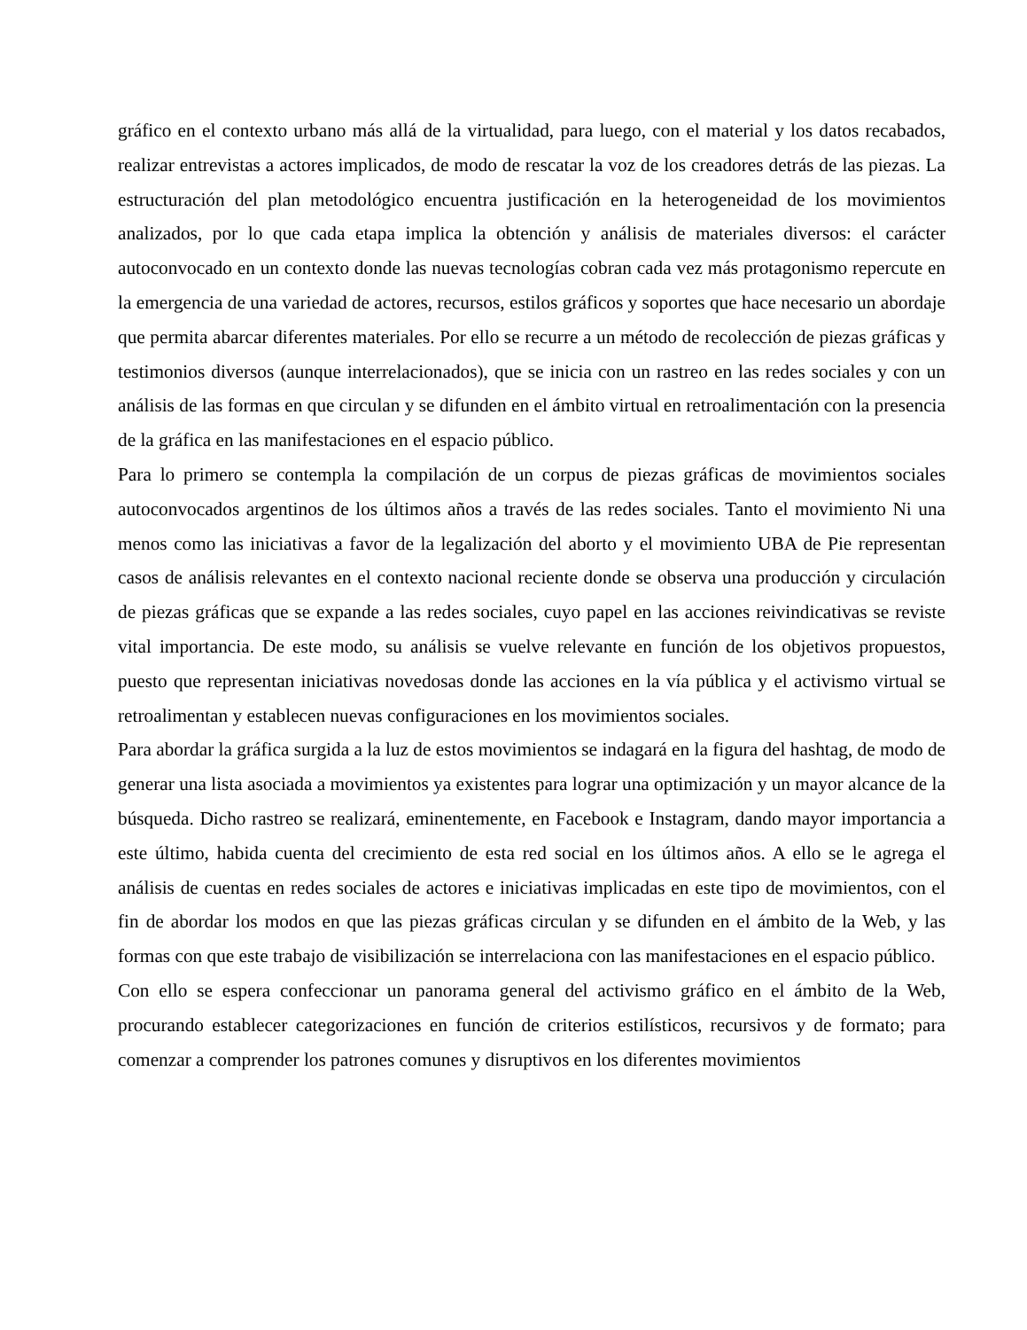gráfico en el contexto urbano más allá de la virtualidad, para luego, con el material y los datos recabados, realizar entrevistas a actores implicados, de modo de rescatar la voz de los creadores detrás de las piezas. La estructuración del plan metodológico encuentra justificación en la heterogeneidad de los movimientos analizados, por lo que cada etapa implica la obtención y análisis de materiales diversos: el carácter autoconvocado en un contexto donde las nuevas tecnologías cobran cada vez más protagonismo repercute en la emergencia de una variedad de actores, recursos, estilos gráficos y soportes que hace necesario un abordaje que permita abarcar diferentes materiales. Por ello se recurre a un método de recolección de piezas gráficas y testimonios diversos (aunque interrelacionados), que se inicia con un rastreo en las redes sociales y con un análisis de las formas en que circulan y se difunden en el ámbito virtual en retroalimentación con la presencia de la gráfica en las manifestaciones en el espacio público.
Para lo primero se contempla la compilación de un corpus de piezas gráficas de movimientos sociales autoconvocados argentinos de los últimos años a través de las redes sociales. Tanto el movimiento Ni una menos como las iniciativas a favor de la legalización del aborto y el movimiento UBA de Pie representan casos de análisis relevantes en el contexto nacional reciente donde se observa una producción y circulación de piezas gráficas que se expande a las redes sociales, cuyo papel en las acciones reivindicativas se reviste vital importancia. De este modo, su análisis se vuelve relevante en función de los objetivos propuestos, puesto que representan iniciativas novedosas donde las acciones en la vía pública y el activismo virtual se retroalimentan y establecen nuevas configuraciones en los movimientos sociales.
Para abordar la gráfica surgida a la luz de estos movimientos se indagará en la figura del hashtag, de modo de generar una lista asociada a movimientos ya existentes para lograr una optimización y un mayor alcance de la búsqueda. Dicho rastreo se realizará, eminentemente, en Facebook e Instagram, dando mayor importancia a este último, habida cuenta del crecimiento de esta red social en los últimos años. A ello se le agrega el análisis de cuentas en redes sociales de actores e iniciativas implicadas en este tipo de movimientos, con el fin de abordar los modos en que las piezas gráficas circulan y se difunden en el ámbito de la Web, y las formas con que este trabajo de visibilización se interrelaciona con las manifestaciones en el espacio público.
Con ello se espera confeccionar un panorama general del activismo gráfico en el ámbito de la Web, procurando establecer categorizaciones en función de criterios estilísticos, recursivos y de formato; para comenzar a comprender los patrones comunes y disruptivos en los diferentes movimientos